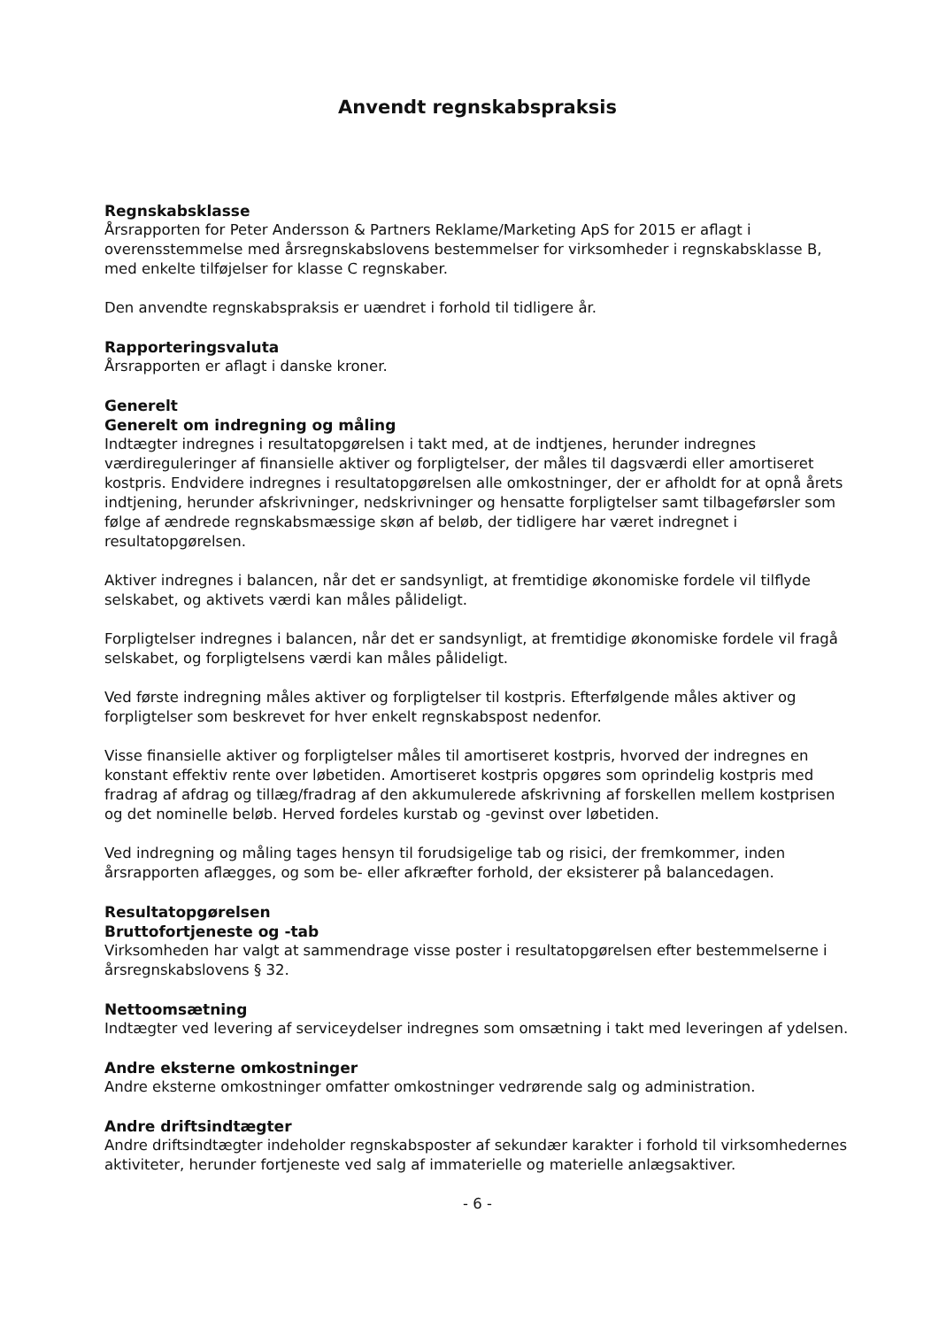Anvendt regnskabspraksis
Regnskabsklasse
Årsrapporten for Peter Andersson & Partners Reklame/Marketing ApS for 2015 er aflagt i overensstemmelse med årsregnskabslovens bestemmelser for virksomheder i regnskabsklasse B, med enkelte tilføjelser for klasse C regnskaber.
Den anvendte regnskabspraksis er uændret i forhold til tidligere år.
Rapporteringsvaluta
Årsrapporten er aflagt i danske kroner.
Generelt
Generelt om indregning og måling
Indtægter indregnes i resultatopgørelsen i takt med, at de indtjenes, herunder indregnes værdireguleringer af finansielle aktiver og forpligtelser, der måles til dagsværdi eller amortiseret kostpris. Endvidere indregnes i resultatopgørelsen alle omkostninger, der er afholdt for at opnå årets indtjening, herunder afskrivninger, nedskrivninger og hensatte forpligtelser samt tilbageførsler som følge af ændrede regnskabsmæssige skøn af beløb, der tidligere har været indregnet i resultatopgørelsen.
Aktiver indregnes i balancen, når det er sandsynligt, at fremtidige økonomiske fordele vil tilflyde selskabet, og aktivets værdi kan måles pålideligt.
Forpligtelser indregnes i balancen, når det er sandsynligt, at fremtidige økonomiske fordele vil fragå selskabet, og forpligtelsens værdi kan måles pålideligt.
Ved første indregning måles aktiver og forpligtelser til kostpris. Efterfølgende måles aktiver og forpligtelser som beskrevet for hver enkelt regnskabspost nedenfor.
Visse finansielle aktiver og forpligtelser måles til amortiseret kostpris, hvorved der indregnes en konstant effektiv rente over løbetiden. Amortiseret kostpris opgøres som oprindelig kostpris med fradrag af afdrag og tillæg/fradrag af den akkumulerede afskrivning af forskellen mellem kostprisen og det nominelle beløb. Herved fordeles kurstab og -gevinst over løbetiden.
Ved indregning og måling tages hensyn til forudsigelige tab og risici, der fremkommer, inden årsrapporten aflægges, og som be- eller afkræfter forhold, der eksisterer på balancedagen.
Resultatopgørelsen
Bruttofortjeneste og -tab
Virksomheden har valgt at sammendrage visse poster i resultatopgørelsen efter bestemmelserne i årsregnskabslovens § 32.
Nettoomsætning
Indtægter ved levering af serviceydelser indregnes som omsætning i takt med leveringen af ydelsen.
Andre eksterne omkostninger
Andre eksterne omkostninger omfatter omkostninger vedrørende salg og administration.
Andre driftsindtægter
Andre driftsindtægter indeholder regnskabsposter af sekundær karakter i forhold til virksomhedernes aktiviteter, herunder fortjeneste ved salg af immaterielle og materielle anlægsaktiver.
- 6 -